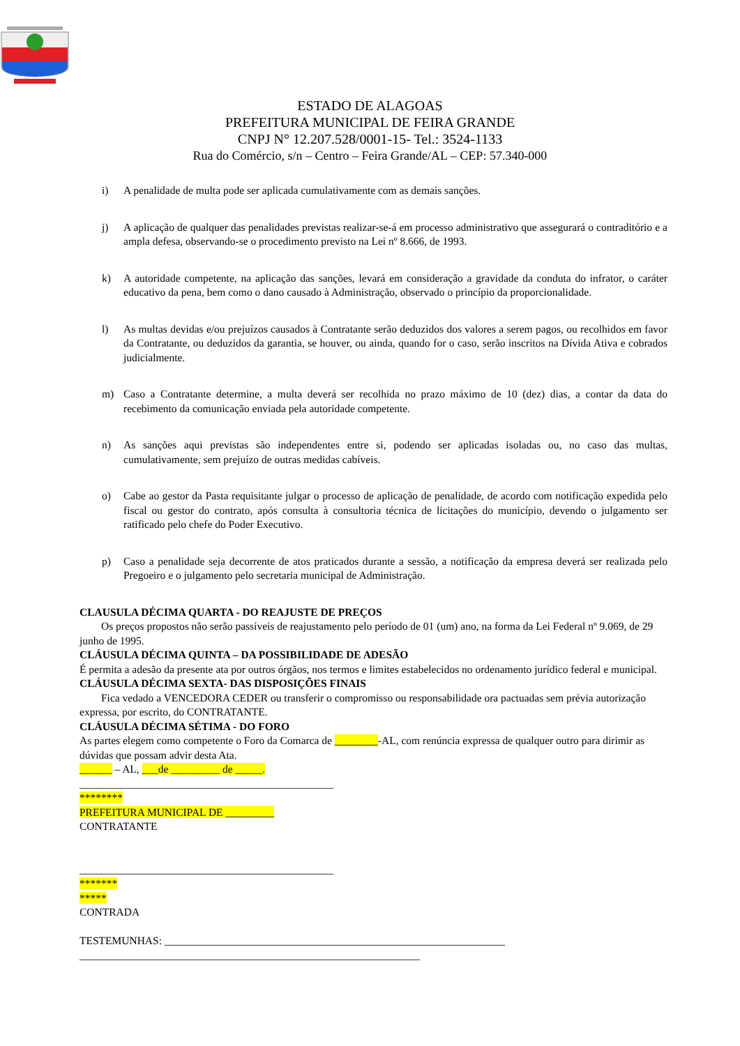ESTADO DE ALAGOAS
PREFEITURA MUNICIPAL DE FEIRA GRANDE
CNPJ N° 12.207.528/0001-15- Tel.: 3524-1133
Rua do Comércio, s/n – Centro – Feira Grande/AL – CEP: 57.340-000
i) A penalidade de multa pode ser aplicada cumulativamente com as demais sanções.
j) A aplicação de qualquer das penalidades previstas realizar-se-á em processo administrativo que assegurará o contraditório e a ampla defesa, observando-se o procedimento previsto na Lei nº 8.666, de 1993.
k) A autoridade competente, na aplicação das sanções, levará em consideração a gravidade da conduta do infrator, o caráter educativo da pena, bem como o dano causado à Administração, observado o princípio da proporcionalidade.
l) As multas devidas e/ou prejuízos causados à Contratante serão deduzidos dos valores a serem pagos, ou recolhidos em favor da Contratante, ou deduzidos da garantia, se houver, ou ainda, quando for o caso, serão inscritos na Dívida Ativa e cobrados judicialmente.
m) Caso a Contratante determine, a multa deverá ser recolhida no prazo máximo de 10 (dez) dias, a contar da data do recebimento da comunicação enviada pela autoridade competente.
n) As sanções aqui previstas são independentes entre si, podendo ser aplicadas isoladas ou, no caso das multas, cumulativamente, sem prejuízo de outras medidas cabíveis.
o) Cabe ao gestor da Pasta requisitante julgar o processo de aplicação de penalidade, de acordo com notificação expedida pelo fiscal ou gestor do contrato, após consulta à consultoria técnica de licitações do município, devendo o julgamento ser ratificado pelo chefe do Poder Executivo.
p) Caso a penalidade seja decorrente de atos praticados durante a sessão, a notificação da empresa deverá ser realizada pelo Pregoeiro e o julgamento pelo secretaria municipal de Administração.
CLAUSULA DÉCIMA QUARTA - DO REAJUSTE DE PREÇOS
Os preços propostos não serão passíveis de reajustamento pelo período de 01 (um) ano, na forma da Lei Federal nº 9.069, de 29 junho de 1995.
CLÁUSULA DÉCIMA QUINTA – DA POSSIBILIDADE DE ADESÃO
É permita a adesão da presente ata por outros órgãos, nos termos e limites estabelecidos no ordenamento jurídico federal e municipal.
CLÁUSULA DÉCIMA SEXTA- DAS DISPOSIÇÕES FINAIS
Fica vedado a VENCEDORA CEDER ou transferir o compromisso ou responsabilidade ora pactuadas sem prévia autorização expressa, por escrito, do CONTRATANTE.
CLÁUSULA DÉCIMA SÉTIMA - DO FORO
As partes elegem como competente o Foro da Comarca de ________-AL, com renúncia expressa de qualquer outro para dirimir as dúvidas que possam advir desta Ata.
______ – AL, ___de _________ de _____.
_______________________________________________
********
PREFEITURA MUNICIPAL DE _________
CONTRATANTE
_______________________________________________
*******
*****
CONTRADA
TESTEMUNHAS: _______________________________________________________________
_______________________________________________________________